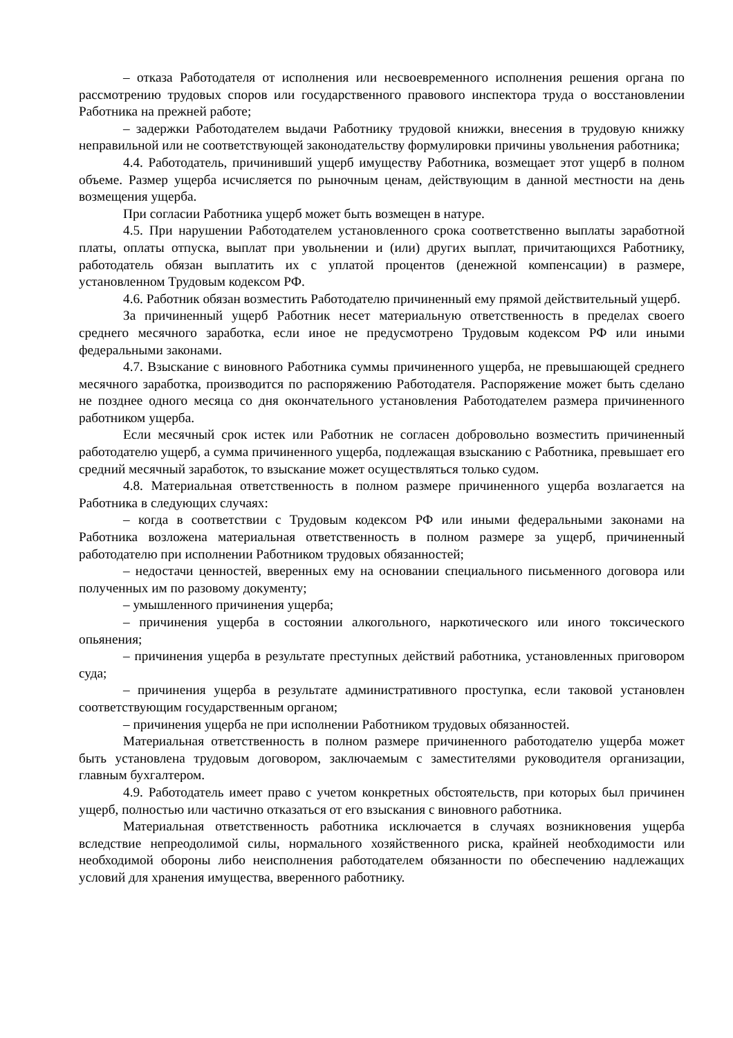– отказа Работодателя от исполнения или несвоевременного исполнения решения органа по рассмотрению трудовых споров или государственного правового инспектора труда о восстановлении Работника на прежней работе;
– задержки Работодателем выдачи Работнику трудовой книжки, внесения в трудовую книжку неправильной или не соответствующей законодательству формулировки причины увольнения работника;
4.4. Работодатель, причинивший ущерб имуществу Работника, возмещает этот ущерб в полном объеме. Размер ущерба исчисляется по рыночным ценам, действующим в данной местности на день возмещения ущерба.
При согласии Работника ущерб может быть возмещен в натуре.
4.5. При нарушении Работодателем установленного срока соответственно выплаты заработной платы, оплаты отпуска, выплат при увольнении и (или) других выплат, причитающихся Работнику, работодатель обязан выплатить их с уплатой процентов (денежной компенсации) в размере, установленном Трудовым кодексом РФ.
4.6. Работник обязан возместить Работодателю причиненный ему прямой действительный ущерб.
За причиненный ущерб Работник несет материальную ответственность в пределах своего среднего месячного заработка, если иное не предусмотрено Трудовым кодексом РФ или иными федеральными законами.
4.7. Взыскание с виновного Работника суммы причиненного ущерба, не превышающей среднего месячного заработка, производится по распоряжению Работодателя. Распоряжение может быть сделано не позднее одного месяца со дня окончательного установления Работодателем размера причиненного работником ущерба.
Если месячный срок истек или Работник не согласен добровольно возместить причиненный работодателю ущерб, а сумма причиненного ущерба, подлежащая взысканию с Работника, превышает его средний месячный заработок, то взыскание может осуществляться только судом.
4.8. Материальная ответственность в полном размере причиненного ущерба возлагается на Работника в следующих случаях:
– когда в соответствии с Трудовым кодексом РФ или иными федеральными законами на Работника возложена материальная ответственность в полном размере за ущерб, причиненный работодателю при исполнении Работником трудовых обязанностей;
– недостачи ценностей, вверенных ему на основании специального письменного договора или полученных им по разовому документу;
– умышленного причинения ущерба;
– причинения ущерба в состоянии алкогольного, наркотического или иного токсического опьянения;
– причинения ущерба в результате преступных действий работника, установленных приговором суда;
– причинения ущерба в результате административного проступка, если таковой установлен соответствующим государственным органом;
– причинения ущерба не при исполнении Работником трудовых обязанностей.
Материальная ответственность в полном размере причиненного работодателю ущерба может быть установлена трудовым договором, заключаемым с заместителями руководителя организации, главным бухгалтером.
4.9. Работодатель имеет право с учетом конкретных обстоятельств, при которых был причинен ущерб, полностью или частично отказаться от его взыскания с виновного работника.
Материальная ответственность работника исключается в случаях возникновения ущерба вследствие непреодолимой силы, нормального хозяйственного риска, крайней необходимости или необходимой обороны либо неисполнения работодателем обязанности по обеспечению надлежащих условий для хранения имущества, вверенного работнику.